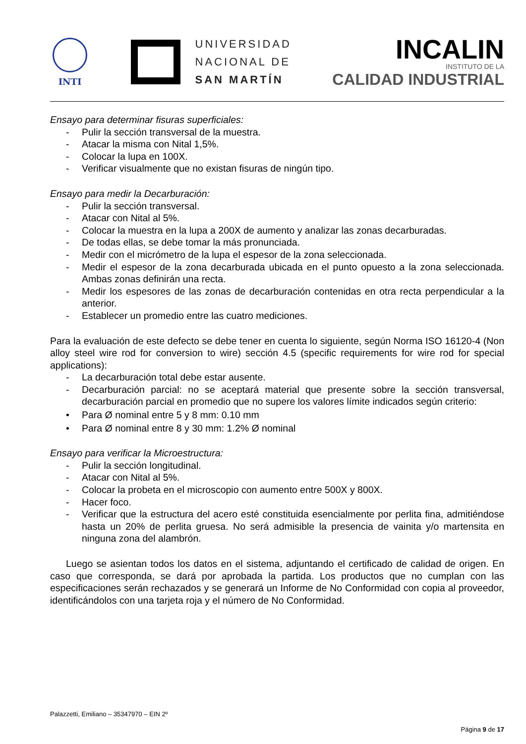INTI
UNIVERSIDAD
NACIONAL DE
SAN MARTÍN
INCALIN
INSTITUTO DE LA
CALIDAD INDUSTRIAL
Ensayo para determinar fisuras superficiales:
- Pulir la sección transversal de la muestra.
- Atacar la misma con Nital 1,5%.
- Colocar la lupa en 100X.
- Verificar visualmente que no existan fisuras de ningún tipo.
Ensayo para medir la Decarburación:
- Pulir la sección transversal.
- Atacar con Nital al 5%.
- Colocar la muestra en la lupa a 200X de aumento y analizar las zonas decarburadas.
- De todas ellas, se debe tomar la más pronunciada.
- Medir con el micrómetro de la lupa el espesor de la zona seleccionada.
- Medir el espesor de la zona decarburada ubicada en el punto opuesto a la zona seleccionada. Ambas zonas definirán una recta.
- Medir los espesores de las zonas de decarburación contenidas en otra recta perpendicular a la anterior.
- Establecer un promedio entre las cuatro mediciones.
Para la evaluación de este defecto se debe tener en cuenta lo siguiente, según Norma ISO 16120-4 (Non alloy steel wire rod for conversion to wire) sección 4.5 (specific requirements for wire rod for special applications):
- La decarburación total debe estar ausente.
- Decarburación parcial: no se aceptará material que presente sobre la sección transversal, decarburación parcial en promedio que no supere los valores límite indicados según criterio:
• Para Ø nominal entre 5 y 8 mm: 0.10 mm
• Para Ø nominal entre 8 y 30 mm: 1.2% Ø nominal
Ensayo para verificar la Microestructura:
- Pulir la sección longitudinal.
- Atacar con Nital al 5%.
- Colocar la probeta en el microscopio con aumento entre 500X y 800X.
- Hacer foco.
- Verificar que la estructura del acero esté constituida esencialmente por perlita fina, admitiéndose hasta un 20% de perlita gruesa. No será admisible la presencia de vainita y/o martensita en ninguna zona del alambrón.
Luego se asientan todos los datos en el sistema, adjuntando el certificado de calidad de origen. En caso que corresponda, se dará por aprobada la partida. Los productos que no cumplan con las especificaciones serán rechazados y se generará un Informe de No Conformidad con copia al proveedor, identificándolos con una tarjeta roja y el número de No Conformidad.
Palazzetti, Emiliano – 35347970 – EIN 2º
Página 9 de 17